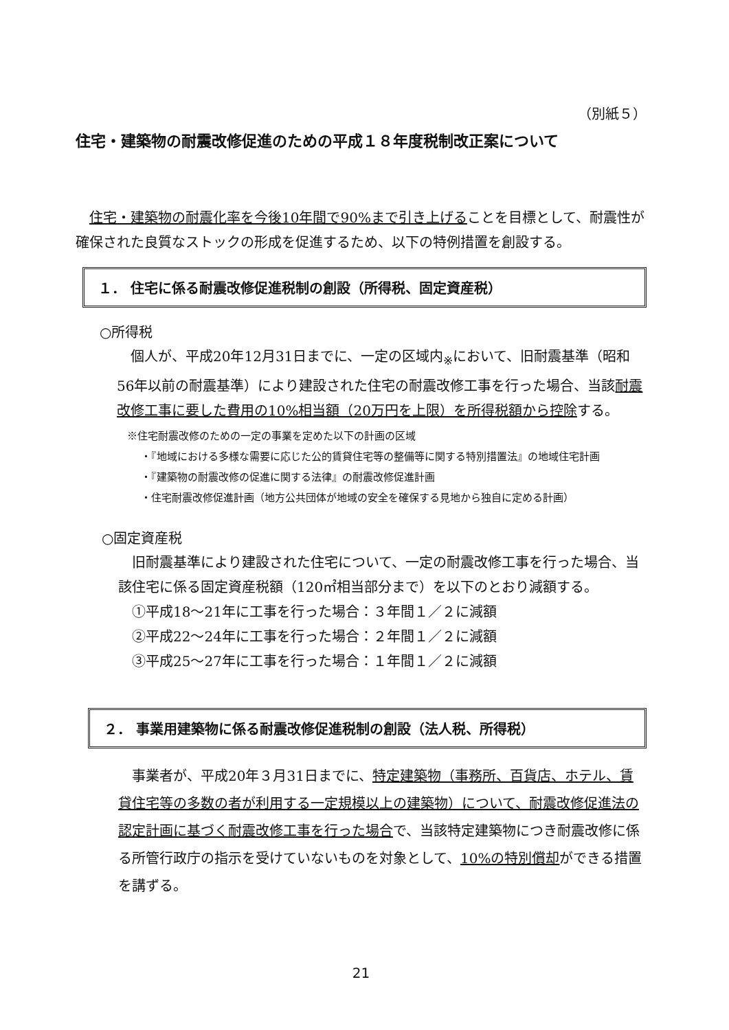（別紙５）
住宅・建築物の耐震改修促進のための平成１８年度税制改正案について
住宅・建築物の耐震化率を今後10年間で90%まで引き上げることを目標として、耐震性が確保された良質なストックの形成を促進するため、以下の特例措置を創設する。
１． 住宅に係る耐震改修促進税制の創設（所得税、固定資産税）
○所得税
個人が、平成20年12月31日までに、一定の区域内<sub>※</sub>において、旧耐震基準（昭和56年以前の耐震基準）により建設された住宅の耐震改修工事を行った場合、当該耐震改修工事に要した費用の10%相当額（20万円を上限）を所得税額から控除する。
※住宅耐震改修のための一定の事業を定めた以下の計画の区域
・『地域における多様な需要に応じた公的賃貸住宅等の整備等に関する特別措置法』の地域住宅計画
・『建築物の耐震改修の促進に関する法律』の耐震改修促進計画
・住宅耐震改修促進計画（地方公共団体が地域の安全を確保する見地から独自に定める計画）
○固定資産税
旧耐震基準により建設された住宅について、一定の耐震改修工事を行った場合、当該住宅に係る固定資産税額（120㎡相当部分まで）を以下のとおり減額する。
①平成18～21年に工事を行った場合：３年間１／２に減額
②平成22～24年に工事を行った場合：２年間１／２に減額
③平成25～27年に工事を行った場合：１年間１／２に減額
２． 事業用建築物に係る耐震改修促進税制の創設（法人税、所得税）
事業者が、平成20年３月31日までに、特定建築物（事務所、百貨店、ホテル、賃貸住宅等の多数の者が利用する一定規模以上の建築物）について、耐震改修促進法の認定計画に基づく耐震改修工事を行った場合で、当該特定建築物につき耐震改修に係る所管行政庁の指示を受けていないものを対象として、10%の特別償却ができる措置を講ずる。
21